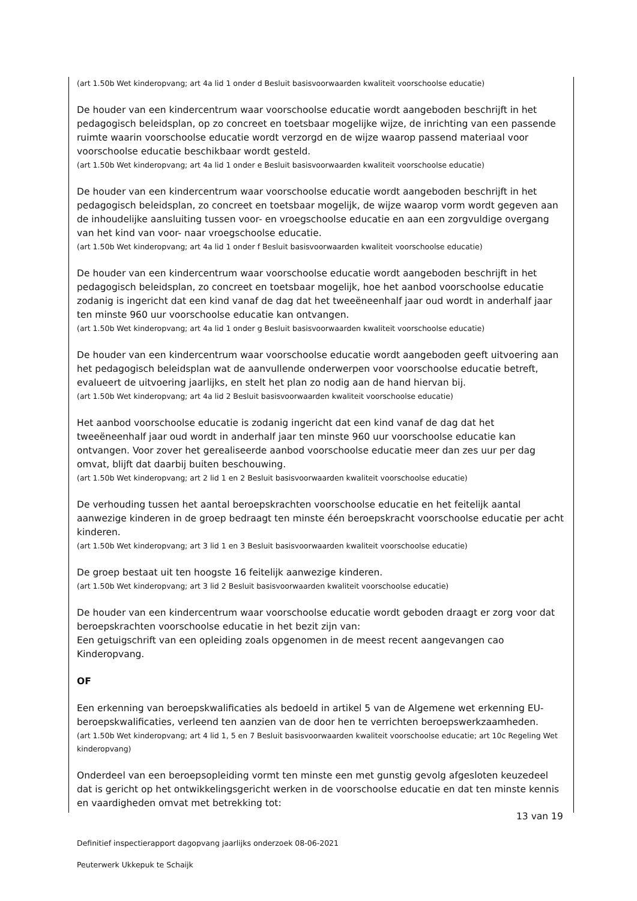(art 1.50b Wet kinderopvang; art 4a lid 1 onder d Besluit basisvoorwaarden kwaliteit voorschoolse educatie)
De houder van een kindercentrum waar voorschoolse educatie wordt aangeboden beschrijft in het pedagogisch beleidsplan, op zo concreet en toetsbaar mogelijke wijze, de inrichting van een passende ruimte waarin voorschoolse educatie wordt verzorgd en de wijze waarop passend materiaal voor voorschoolse educatie beschikbaar wordt gesteld.
(art 1.50b Wet kinderopvang; art 4a lid 1 onder e Besluit basisvoorwaarden kwaliteit voorschoolse educatie)
De houder van een kindercentrum waar voorschoolse educatie wordt aangeboden beschrijft in het pedagogisch beleidsplan, zo concreet en toetsbaar mogelijk, de wijze waarop vorm wordt gegeven aan de inhoudelijke aansluiting tussen voor- en vroegschoolse educatie en aan een zorgvuldige overgang van het kind van voor- naar vroegschoolse educatie.
(art 1.50b Wet kinderopvang; art 4a lid 1 onder f Besluit basisvoorwaarden kwaliteit voorschoolse educatie)
De houder van een kindercentrum waar voorschoolse educatie wordt aangeboden beschrijft in het pedagogisch beleidsplan, zo concreet en toetsbaar mogelijk, hoe het aanbod voorschoolse educatie zodanig is ingericht dat een kind vanaf de dag dat het tweeëneenhalf jaar oud wordt in anderhalf jaar ten minste 960 uur voorschoolse educatie kan ontvangen.
(art 1.50b Wet kinderopvang; art 4a lid 1 onder g Besluit basisvoorwaarden kwaliteit voorschoolse educatie)
De houder van een kindercentrum waar voorschoolse educatie wordt aangeboden geeft uitvoering aan het pedagogisch beleidsplan wat de aanvullende onderwerpen voor voorschoolse educatie betreft, evalueert de uitvoering jaarlijks, en stelt het plan zo nodig aan de hand hiervan bij.
(art 1.50b Wet kinderopvang; art 4a lid 2 Besluit basisvoorwaarden kwaliteit voorschoolse educatie)
Het aanbod voorschoolse educatie is zodanig ingericht dat een kind vanaf de dag dat het tweeëneenhalf jaar oud wordt in anderhalf jaar ten minste 960 uur voorschoolse educatie kan ontvangen. Voor zover het gerealiseerde aanbod voorschoolse educatie meer dan zes uur per dag omvat, blijft dat daarbij buiten beschouwing.
(art 1.50b Wet kinderopvang; art 2 lid 1 en 2 Besluit basisvoorwaarden kwaliteit voorschoolse educatie)
De verhouding tussen het aantal beroepskrachten voorschoolse educatie en het feitelijk aantal aanwezige kinderen in de groep bedraagt ten minste één beroepskracht voorschoolse educatie per acht kinderen.
(art 1.50b Wet kinderopvang; art 3 lid 1 en 3 Besluit basisvoorwaarden kwaliteit voorschoolse educatie)
De groep bestaat uit ten hoogste 16 feitelijk aanwezige kinderen.
(art 1.50b Wet kinderopvang; art 3 lid 2 Besluit basisvoorwaarden kwaliteit voorschoolse educatie)
De houder van een kindercentrum waar voorschoolse educatie wordt geboden draagt er zorg voor dat beroepskrachten voorschoolse educatie in het bezit zijn van:
Een getuigschrift van een opleiding zoals opgenomen in de meest recent aangevangen cao Kinderopvang.
OF
Een erkenning van beroepskwalificaties als bedoeld in artikel 5 van de Algemene wet erkenning EU-beroepskwalificaties, verleend ten aanzien van de door hen te verrichten beroepswerkzaamheden.
(art 1.50b Wet kinderopvang; art 4 lid 1, 5 en 7 Besluit basisvoorwaarden kwaliteit voorschoolse educatie; art 10c Regeling Wet kinderopvang)
Onderdeel van een beroepsopleiding vormt ten minste een met gunstig gevolg afgesloten keuzedeel dat is gericht op het ontwikkelingsgericht werken in de voorschoolse educatie en dat ten minste kennis en vaardigheden omvat met betrekking tot:
13 van 19
Definitief inspectierapport dagopvang jaarlijks onderzoek 08-06-2021
Peuterwerk Ukkepuk te Schaijk